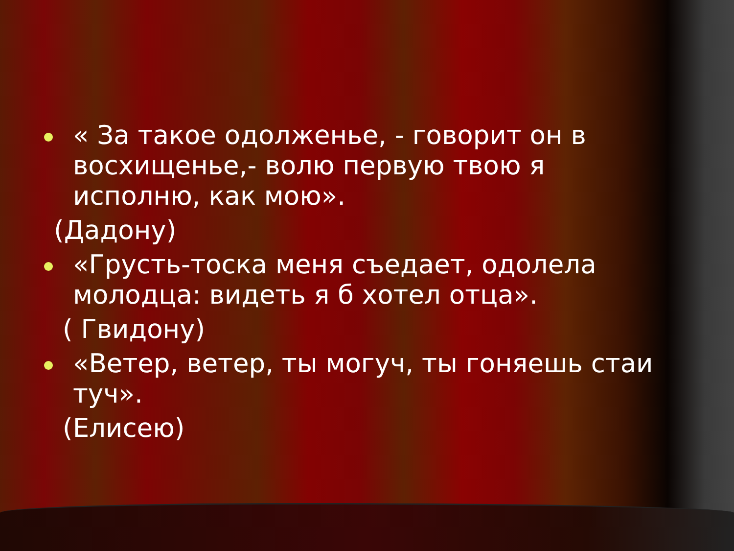« За такое одолженье, - говорит он в восхищенье,- волю первую твою я исполню, как мою».
(Дадону)
«Грусть-тоска меня съедает, одолела молодца: видеть я б хотел отца».
( Гвидону)
«Ветер, ветер, ты могуч, ты гоняешь стаи туч».
(Елисею)